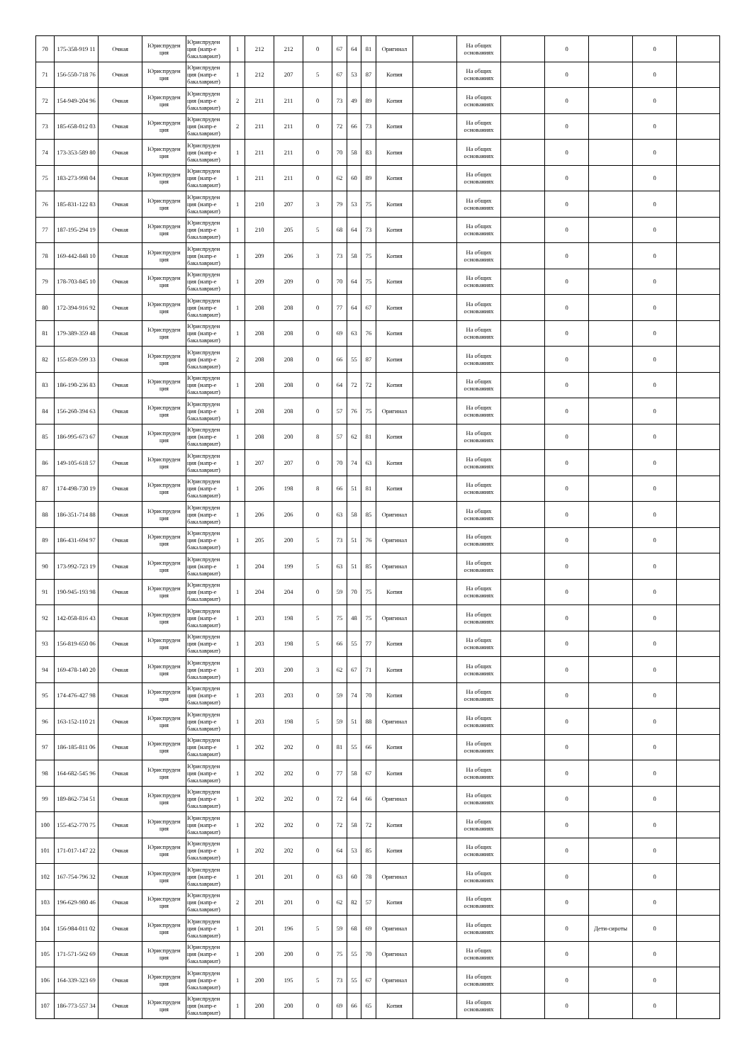| 70 | 175-358-919 11 | Очная | Юриспруден ция | Юриспруден ция (напр-е бакалавриат) | 1 | 212 | 212 | 0 | 67 | 64 | 81 | Оригинал | | На общих основаниях | | 0 | | 0 | |
| 71 | 156-550-718 76 | Очная | Юриспруден ция | Юриспруден ция (напр-е бакалавриат) | 1 | 212 | 207 | 5 | 67 | 53 | 87 | Копия | | На общих основаниях | | 0 | | 0 | |
| 72 | 154-949-204 96 | Очная | Юриспруден ция | Юриспруден ция (напр-е бакалавриат) | 2 | 211 | 211 | 0 | 73 | 49 | 89 | Копия | | На общих основаниях | | 0 | | 0 | |
| 73 | 185-658-012 03 | Очная | Юриспруден ция | Юриспруден ция (напр-е бакалавриат) | 2 | 211 | 211 | 0 | 72 | 66 | 73 | Копия | | На общих основаниях | | 0 | | 0 | |
| 74 | 173-353-589 80 | Очная | Юриспруден ция | Юриспруден ция (напр-е бакалавриат) | 1 | 211 | 211 | 0 | 70 | 58 | 83 | Копия | | На общих основаниях | | 0 | | 0 | |
| 75 | 183-273-998 04 | Очная | Юриспруден ция | Юриспруден ция (напр-е бакалавриат) | 1 | 211 | 211 | 0 | 62 | 60 | 89 | Копия | | На общих основаниях | | 0 | | 0 | |
| 76 | 185-831-122 83 | Очная | Юриспруден ция | Юриспруден ция (напр-е бакалавриат) | 1 | 210 | 207 | 3 | 79 | 53 | 75 | Копия | | На общих основаниях | | 0 | | 0 | |
| 77 | 187-195-294 19 | Очная | Юриспруден ция | Юриспруден ция (напр-е бакалавриат) | 1 | 210 | 205 | 5 | 68 | 64 | 73 | Копия | | На общих основаниях | | 0 | | 0 | |
| 78 | 169-442-848 10 | Очная | Юриспруден ция | Юриспруден ция (напр-е бакалавриат) | 1 | 209 | 206 | 3 | 73 | 58 | 75 | Копия | | На общих основаниях | | 0 | | 0 | |
| 79 | 178-703-845 10 | Очная | Юриспруден ция | Юриспруден ция (напр-е бакалавриат) | 1 | 209 | 209 | 0 | 70 | 64 | 75 | Копия | | На общих основаниях | | 0 | | 0 | |
| 80 | 172-394-916 92 | Очная | Юриспруден ция | Юриспруден ция (напр-е бакалавриат) | 1 | 208 | 208 | 0 | 77 | 64 | 67 | Копия | | На общих основаниях | | 0 | | 0 | |
| 81 | 179-389-359 48 | Очная | Юриспруден ция | Юриспруден ция (напр-е бакалавриат) | 1 | 208 | 208 | 0 | 69 | 63 | 76 | Копия | | На общих основаниях | | 0 | | 0 | |
| 82 | 155-859-599 33 | Очная | Юриспруден ция | Юриспруден ция (напр-е бакалавриат) | 2 | 208 | 208 | 0 | 66 | 55 | 87 | Копия | | На общих основаниях | | 0 | | 0 | |
| 83 | 186-190-236 83 | Очная | Юриспруден ция | Юриспруден ция (напр-е бакалавриат) | 1 | 208 | 208 | 0 | 64 | 72 | 72 | Копия | | На общих основаниях | | 0 | | 0 | |
| 84 | 156-260-394 63 | Очная | Юриспруден ция | Юриспруден ция (напр-е бакалавриат) | 1 | 208 | 208 | 0 | 57 | 76 | 75 | Оригинал | | На общих основаниях | | 0 | | 0 | |
| 85 | 186-995-673 67 | Очная | Юриспруден ция | Юриспруден ция (напр-е бакалавриат) | 1 | 208 | 200 | 8 | 57 | 62 | 81 | Копия | | На общих основаниях | | 0 | | 0 | |
| 86 | 149-105-618 57 | Очная | Юриспруден ция | Юриспруден ция (напр-е бакалавриат) | 1 | 207 | 207 | 0 | 70 | 74 | 63 | Копия | | На общих основаниях | | 0 | | 0 | |
| 87 | 174-498-730 19 | Очная | Юриспруден ция | Юриспруден ция (напр-е бакалавриат) | 1 | 206 | 198 | 8 | 66 | 51 | 81 | Копия | | На общих основаниях | | 0 | | 0 | |
| 88 | 186-351-714 88 | Очная | Юриспруден ция | Юриспруден ция (напр-е бакалавриат) | 1 | 206 | 206 | 0 | 63 | 58 | 85 | Оригинал | | На общих основаниях | | 0 | | 0 | |
| 89 | 186-431-694 97 | Очная | Юриспруден ция | Юриспруден ция (напр-е бакалавриат) | 1 | 205 | 200 | 5 | 73 | 51 | 76 | Оригинал | | На общих основаниях | | 0 | | 0 | |
| 90 | 173-992-723 19 | Очная | Юриспруден ция | Юриспруден ция (напр-е бакалавриат) | 1 | 204 | 199 | 5 | 63 | 51 | 85 | Оригинал | | На общих основаниях | | 0 | | 0 | |
| 91 | 190-945-193 98 | Очная | Юриспруден ция | Юриспруден ция (напр-е бакалавриат) | 1 | 204 | 204 | 0 | 59 | 70 | 75 | Копия | | На общих основаниях | | 0 | | 0 | |
| 92 | 142-058-816 43 | Очная | Юриспруден ция | Юриспруден ция (напр-е бакалавриат) | 1 | 203 | 198 | 5 | 75 | 48 | 75 | Оригинал | | На общих основаниях | | 0 | | 0 | |
| 93 | 156-819-650 06 | Очная | Юриспруден ция | Юриспруден ция (напр-е бакалавриат) | 1 | 203 | 198 | 5 | 66 | 55 | 77 | Копия | | На общих основаниях | | 0 | | 0 | |
| 94 | 169-478-140 20 | Очная | Юриспруден ция | Юриспруден ция (напр-е бакалавриат) | 1 | 203 | 200 | 3 | 62 | 67 | 71 | Копия | | На общих основаниях | | 0 | | 0 | |
| 95 | 174-476-427 98 | Очная | Юриспруден ция | Юриспруден ция (напр-е бакалавриат) | 1 | 203 | 203 | 0 | 59 | 74 | 70 | Копия | | На общих основаниях | | 0 | | 0 | |
| 96 | 163-152-110 21 | Очная | Юриспруден ция | Юриспруден ция (напр-е бакалавриат) | 1 | 203 | 198 | 5 | 59 | 51 | 88 | Оригинал | | На общих основаниях | | 0 | | 0 | |
| 97 | 186-185-811 06 | Очная | Юриспруден ция | Юриспруден ция (напр-е бакалавриат) | 1 | 202 | 202 | 0 | 81 | 55 | 66 | Копия | | На общих основаниях | | 0 | | 0 | |
| 98 | 164-682-545 96 | Очная | Юриспруден ция | Юриспруден ция (напр-е бакалавриат) | 1 | 202 | 202 | 0 | 77 | 58 | 67 | Копия | | На общих основаниях | | 0 | | 0 | |
| 99 | 189-862-734 51 | Очная | Юриспруден ция | Юриспруден ция (напр-е бакалавриат) | 1 | 202 | 202 | 0 | 72 | 64 | 66 | Оригинал | | На общих основаниях | | 0 | | 0 | |
| 100 | 155-452-770 75 | Очная | Юриспруден ция | Юриспруден ция (напр-е бакалавриат) | 1 | 202 | 202 | 0 | 72 | 58 | 72 | Копия | | На общих основаниях | | 0 | | 0 | |
| 101 | 171-017-147 22 | Очная | Юриспруден ция | Юриспруден ция (напр-е бакалавриат) | 1 | 202 | 202 | 0 | 64 | 53 | 85 | Копия | | На общих основаниях | | 0 | | 0 | |
| 102 | 167-754-796 32 | Очная | Юриспруден ция | Юриспруден ция (напр-е бакалавриат) | 1 | 201 | 201 | 0 | 63 | 60 | 78 | Оригинал | | На общих основаниях | | 0 | | 0 | |
| 103 | 196-629-980 46 | Очная | Юриспруден ция | Юриспруден ция (напр-е бакалавриат) | 2 | 201 | 201 | 0 | 62 | 82 | 57 | Копия | | На общих основаниях | | 0 | | 0 | |
| 104 | 156-984-011 02 | Очная | Юриспруден ция | Юриспруден ция (напр-е бакалавриат) | 1 | 201 | 196 | 5 | 59 | 68 | 69 | Оригинал | | На общих основаниях | | 0 | Дети-сироты | 0 | |
| 105 | 171-571-562 69 | Очная | Юриспруден ция | Юриспруден ция (напр-е бакалавриат) | 1 | 200 | 200 | 0 | 75 | 55 | 70 | Оригинал | | На общих основаниях | | 0 | | 0 | |
| 106 | 164-339-323 69 | Очная | Юриспруден ция | Юриспруден ция (напр-е бакалавриат) | 1 | 200 | 195 | 5 | 73 | 55 | 67 | Оригинал | | На общих основаниях | | 0 | | 0 | |
| 107 | 186-773-557 34 | Очная | Юриспруден ция | Юриспруден ция (напр-е бакалавриат) | 1 | 200 | 200 | 0 | 69 | 66 | 65 | Копия | | На общих основаниях | | 0 | | 0 | |